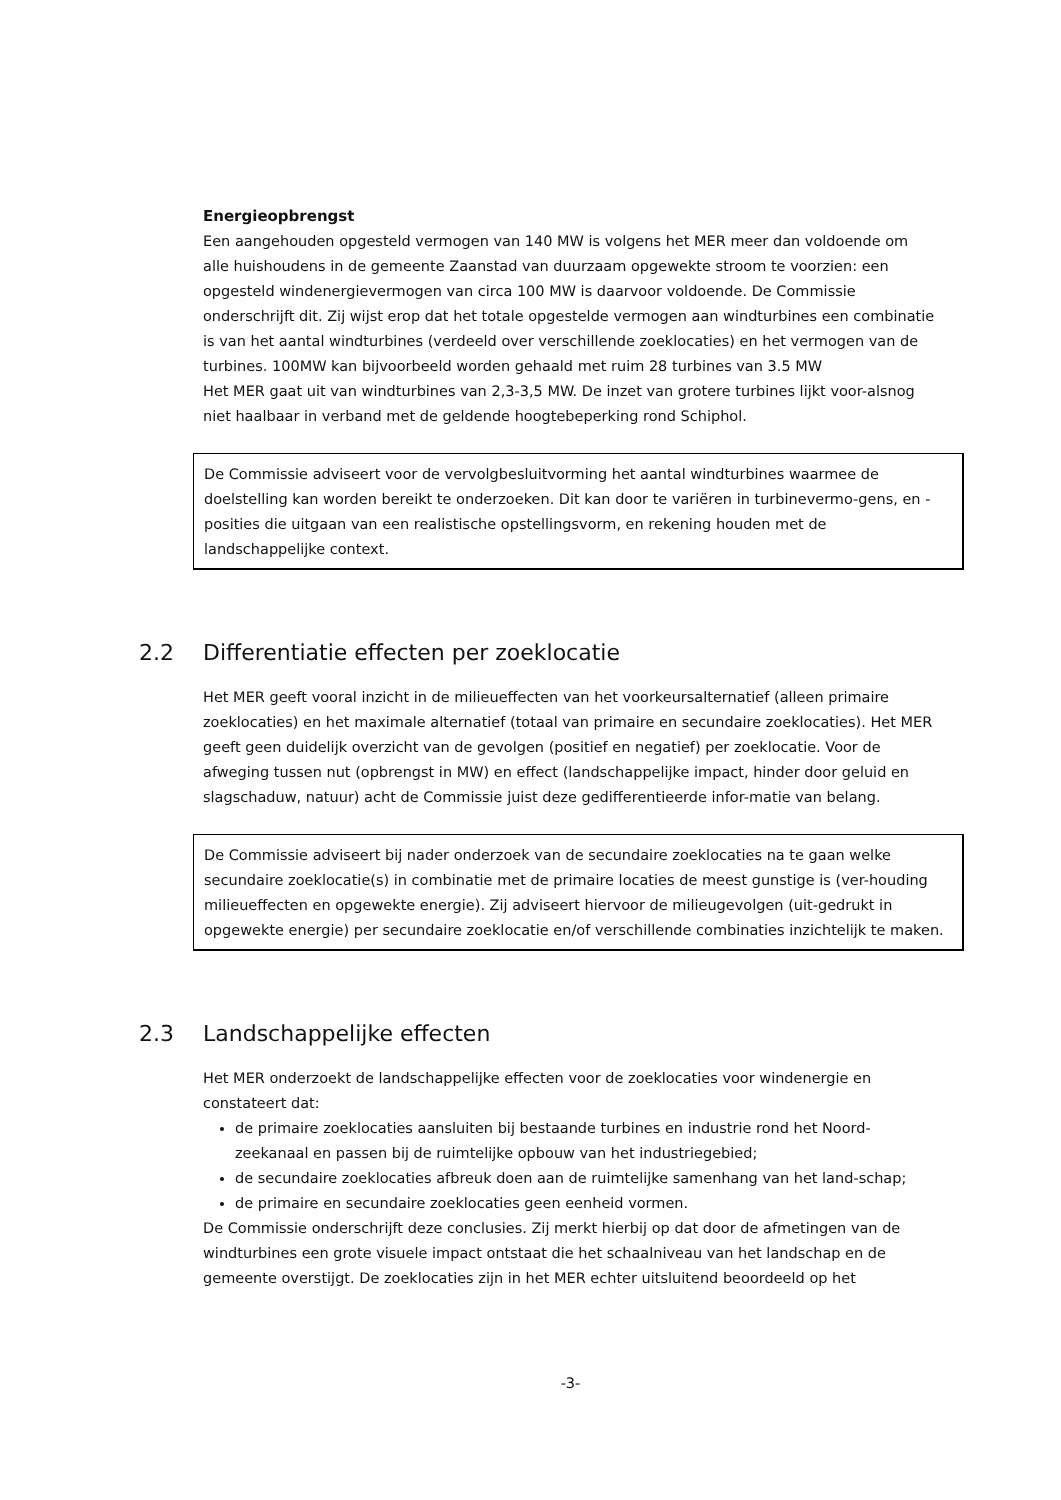Energieopbrengst
Een aangehouden opgesteld vermogen van 140 MW is volgens het MER meer dan voldoende om alle huishoudens in de gemeente Zaanstad van duurzaam opgewekte stroom te voorzien: een opgesteld windenergievermogen van circa 100 MW is daarvoor voldoende. De Commissie onderschrijft dit. Zij wijst erop dat het totale opgestelde vermogen aan windturbines een combinatie is van het aantal windturbines (verdeeld over verschillende zoeklocaties) en het vermogen van de turbines. 100MW kan bijvoorbeeld worden gehaald met ruim 28 turbines van 3.5 MW
Het MER gaat uit van windturbines van 2,3-3,5 MW. De inzet van grotere turbines lijkt voor-alsnog niet haalbaar in verband met de geldende hoogtebeperking rond Schiphol.
De Commissie adviseert voor de vervolgbesluitvorming het aantal windturbines waarmee de doelstelling kan worden bereikt te onderzoeken. Dit kan door te variëren in turbinevermo-gens, en -posities die uitgaan van een realistische opstellingsvorm, en rekening houden met de landschappelijke context.
2.2 Differentiatie effecten per zoeklocatie
Het MER geeft vooral inzicht in de milieueffecten van het voorkeursalternatief (alleen primaire zoeklocaties) en het maximale alternatief (totaal van primaire en secundaire zoeklocaties). Het MER geeft geen duidelijk overzicht van de gevolgen (positief en negatief) per zoeklocatie. Voor de afweging tussen nut (opbrengst in MW) en effect (landschappelijke impact, hinder door geluid en slagschaduw, natuur) acht de Commissie juist deze gedifferentieerde infor-matie van belang.
De Commissie adviseert bij nader onderzoek van de secundaire zoeklocaties na te gaan welke secundaire zoeklocatie(s) in combinatie met de primaire locaties de meest gunstige is (ver-houding milieueffecten en opgewekte energie). Zij adviseert hiervoor de milieugevolgen (uit-gedrukt in opgewekte energie) per secundaire zoeklocatie en/of verschillende combinaties inzichtelijk te maken.
2.3 Landschappelijke effecten
Het MER onderzoekt de landschappelijke effecten voor de zoeklocaties voor windenergie en constateert dat:
de primaire zoeklocaties aansluiten bij bestaande turbines en industrie rond het Noord-zeekanaal en passen bij de ruimtelijke opbouw van het industriegebied;
de secundaire zoeklocaties afbreuk doen aan de ruimtelijke samenhang van het land-schap;
de primaire en secundaire zoeklocaties geen eenheid vormen.
De Commissie onderschrijft deze conclusies. Zij merkt hierbij op dat door de afmetingen van de windturbines een grote visuele impact ontstaat die het schaalniveau van het landschap en de gemeente overstijgt. De zoeklocaties zijn in het MER echter uitsluitend beoordeeld op het
-3-